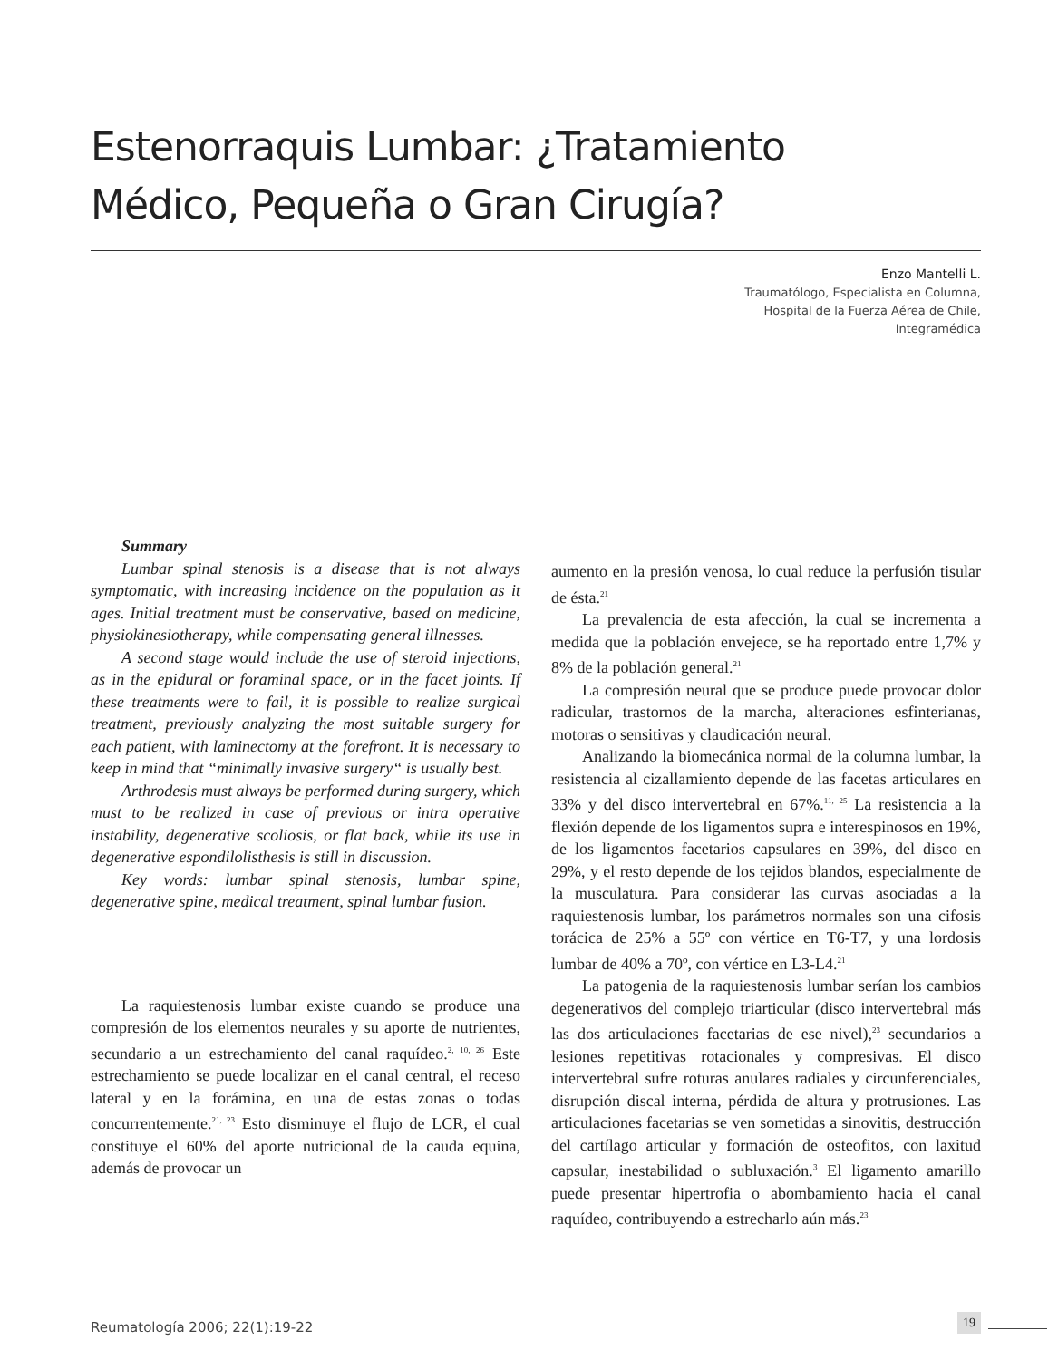Estenorraquis Lumbar: ¿Tratamiento Médico, Pequeña o Gran Cirugía?
Enzo Mantelli L.
Traumatólogo, Especialista en Columna,
Hospital de la Fuerza Aérea de Chile,
Integramédica
Summary
Lumbar spinal stenosis is a disease that is not always symptomatic, with increasing incidence on the population as it ages. Initial treatment must be conservative, based on medicine, physiokinesiotherapy, while compensating general illnesses.
A second stage would include the use of steroid injections, as in the epidural or foraminal space, or in the facet joints. If these treatments were to fail, it is possible to realize surgical treatment, previously analyzing the most suitable surgery for each patient, with laminectomy at the forefront. It is necessary to keep in mind that “minimally invasive surgery“ is usually best.
Arthrodesis must always be performed during surgery, which must to be realized in case of previous or intra operative instability, degenerative scoliosis, or flat back, while its use in degenerative espondilolisthesis is still in discussion.
Key words: lumbar spinal stenosis, lumbar spine, degenerative spine, medical treatment, spinal lumbar fusion.
La raquiestenosis lumbar existe cuando se produce una compresión de los elementos neurales y su aporte de nutrientes, secundario a un estrechamiento del canal raquídeo.<sup>2, 10, 26</sup> Este estrechamiento se puede localizar en el canal central, el receso lateral y en la forámina, en una de estas zonas o todas concurrentemente.<sup>21, 23</sup> Esto disminuye el flujo de LCR, el cual constituye el 60% del aporte nutricional de la cauda equina, además de provocar un
aumento en la presión venosa, lo cual reduce la perfusión tisular de ésta.<sup>21</sup>
La prevalencia de esta afección, la cual se incrementa a medida que la población envejece, se ha reportado entre 1,7% y 8% de la población general.<sup>21</sup>
La compresión neural que se produce puede provocar dolor radicular, trastornos de la marcha, alteraciones esfinterianas, motoras o sensitivas y claudicación neural.
Analizando la biomecánica normal de la columna lumbar, la resistencia al cizallamiento depende de las facetas articulares en 33% y del disco intervertebral en 67%.<sup>11, 25</sup> La resistencia a la flexión depende de los ligamentos supra e interespinosos en 19%, de los ligamentos facetarios capsulares en 39%, del disco en 29%, y el resto depende de los tejidos blandos, especialmente de la musculatura. Para considerar las curvas asociadas a la raquiestenosis lumbar, los parámetros normales son una cifosis torácica de 25% a 55º con vértice en T6-T7, y una lordosis lumbar de 40% a 70º, con vértice en L3-L4.<sup>21</sup>
La patogenia de la raquiestenosis lumbar serían los cambios degenerativos del complejo triarticular (disco intervertebral más las dos articulaciones facetarias de ese nivel),<sup>23</sup> secundarios a lesiones repetitivas rotacionales y compresivas. El disco intervertebral sufre roturas anulares radiales y circunferenciales, disrupción discal interna, pérdida de altura y protrusiones. Las articulaciones facetarias se ven sometidas a sinovitis, destrucción del cartílago articular y formación de osteofitos, con laxitud capsular, inestabilidad o subluxación.<sup>3</sup> El ligamento amarillo puede presentar hipertrofia o abombamiento hacia el canal raquídeo, contribuyendo a estrecharlo aún más.<sup>23</sup>
Reumatología 2006; 22(1):19-22 19